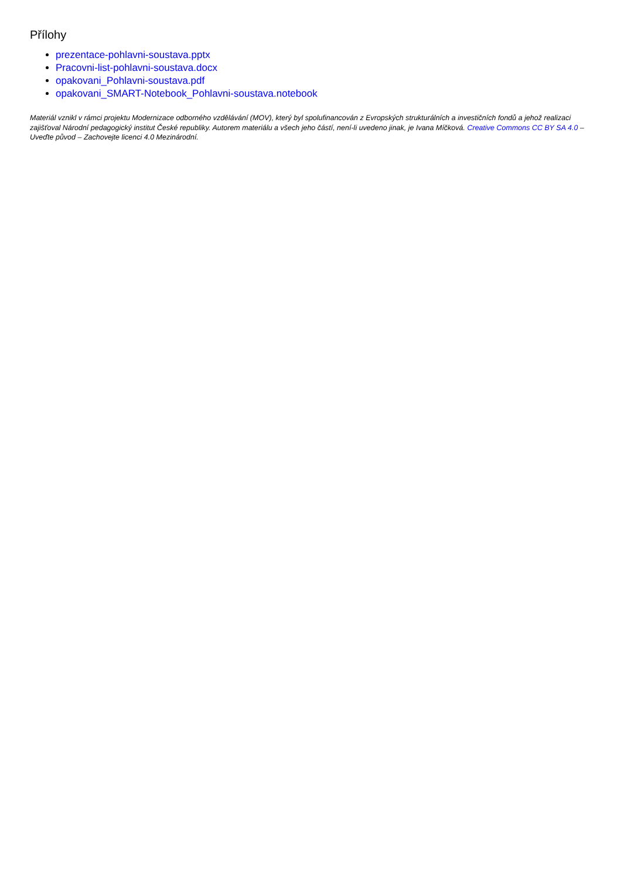Přílohy
prezentace-pohlavni-soustava.pptx
Pracovni-list-pohlavni-soustava.docx
opakovani_Pohlavni-soustava.pdf
opakovani_SMART-Notebook_Pohlavni-soustava.notebook
Materiál vznikl v rámci projektu Modernizace odborného vzdělávání (MOV), který byl spolufinancován z Evropských strukturálních a investičních fondů a jehož realizaci zajišťoval Národní pedagogický institut České republiky. Autorem materiálu a všech jeho částí, není-li uvedeno jinak, je Ivana Míčková. Creative Commons CC BY SA 4.0 – Uveďte původ – Zachovejte licenci 4.0 Mezinárodní.